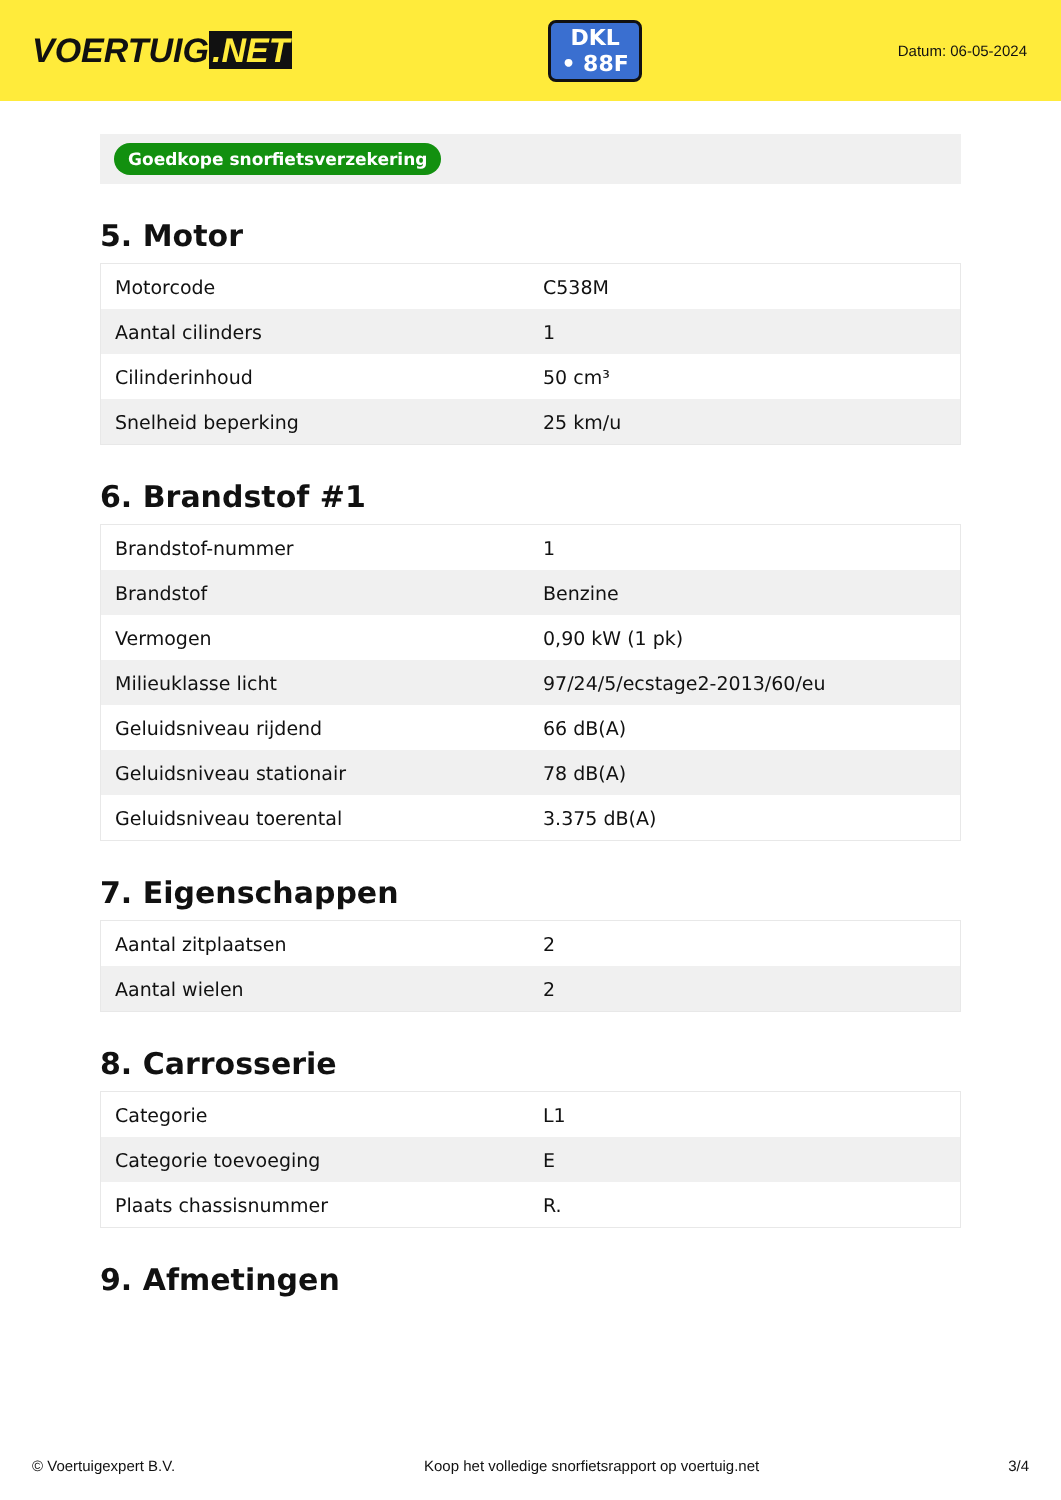VOERTUIG.NET
DKL
• 88F
Datum: 06-05-2024
Goedkope snorfietsverzekering
5. Motor
| Motorcode | C538M |
| Aantal cilinders | 1 |
| Cilinderinhoud | 50 cm³ |
| Snelheid beperking | 25 km/u |
6. Brandstof #1
| Brandstof-nummer | 1 |
| Brandstof | Benzine |
| Vermogen | 0,90 kW (1 pk) |
| Milieuklasse licht | 97/24/5/ecstage2-2013/60/eu |
| Geluidsniveau rijdend | 66 dB(A) |
| Geluidsniveau stationair | 78 dB(A) |
| Geluidsniveau toerental | 3.375 dB(A) |
7. Eigenschappen
| Aantal zitplaatsen | 2 |
| Aantal wielen | 2 |
8. Carrosserie
| Categorie | L1 |
| Categorie toevoeging | E |
| Plaats chassisnummer | R. |
9. Afmetingen
© Voertuigexpert B.V. Koop het volledige snorfietsrapport op voertuig.net 3/4